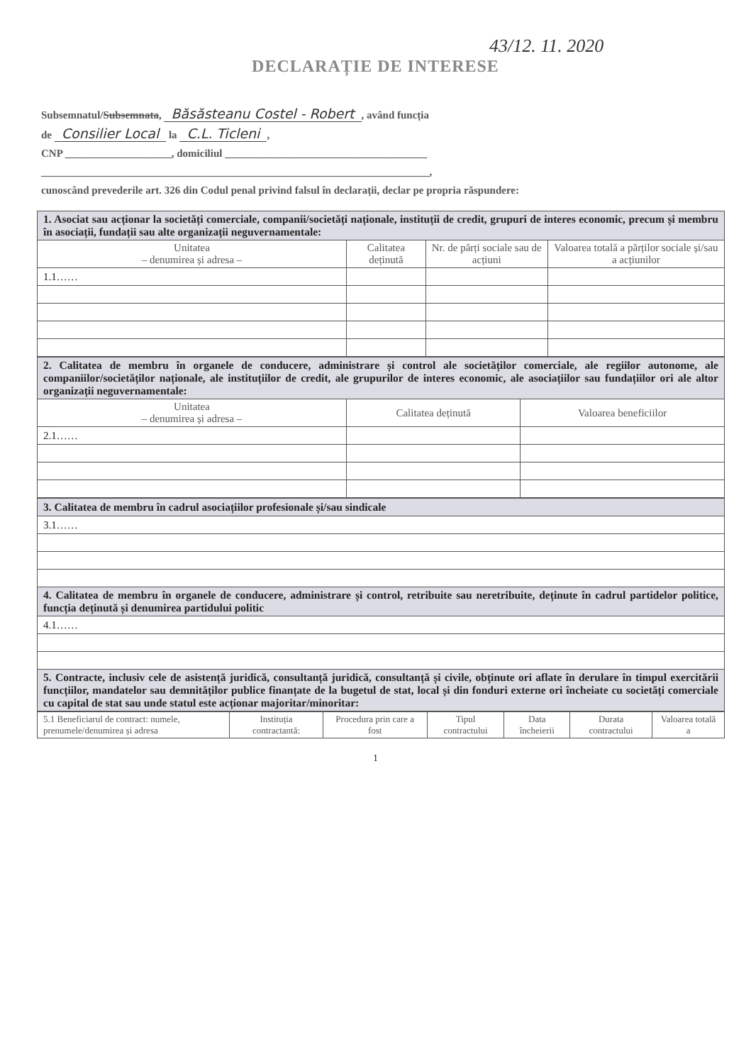43/12. 11. 2020
DECLARAȚIE DE INTERESE
Subsemnatul/Subsemnata, Băsăsteanu Costel - Robert, având funcția
de Consilier Local la C.L. Ticleni,
CNP ____________________, domiciliul ______________________________________
_________________________________________________________________________,
cunoscând prevederile art. 326 din Codul penal privind falsul în declarații, declar pe propria răspundere:
| 1. Asociat sau acționar la societăți comerciale, companii/societăți naționale, instituții de credit, grupuri de interes economic, precum și membru în asociații, fundații sau alte organizații neguvernamentale: | | | |
| Unitatea – denumirea și adresa – | Calitatea deținută | Nr. de părți sociale sau de acțiuni | Valoarea totală a părților sociale și/sau a acțiunilor |
| 1.1…… | | | |
| 2. Calitatea de membru în organele de conducere, administrare și control ale societăților comerciale, ale regiilor autonome, ale companiilor/societăților naționale, ale instituțiilor de credit, ale grupurilor de interes economic, ale asociațiilor sau fundațiilor ori ale altor organizații neguvernamentale: | | |
| Unitatea – denumirea și adresa – | Calitatea deținută | Valoarea beneficiilor |
| 2.1…… | | |
| 3. Calitatea de membru în cadrul asociațiilor profesionale și/sau sindicale |
| 3.1…… |
| 4. Calitatea de membru în organele de conducere, administrare și control, retribuite sau neretribuite, deținute în cadrul partidelor politice, funcția deținută și denumirea partidului politic |
| 4.1…… |
| 5. Contracte, inclusiv cele de asistență juridică, consultanță juridică, consultanță și civile, obținute ori aflate în derulare în timpul exercitării funcțiilor, mandatelor sau demnităților publice finanțate de la bugetul de stat, local și din fonduri externe ori încheiate cu societăți comerciale cu capital de stat sau unde statul este acționar majoritar/minoritar: |
| 5.1 Beneficiarul de contract: numele, prenumele/denumirea și adresa | Instituția contractantă: | Procedura prin care a fost | Tipul contractului | Data încheierii | Durata contractului | Valoarea totală a |
| --- | --- | --- | --- | --- | --- | --- |
1